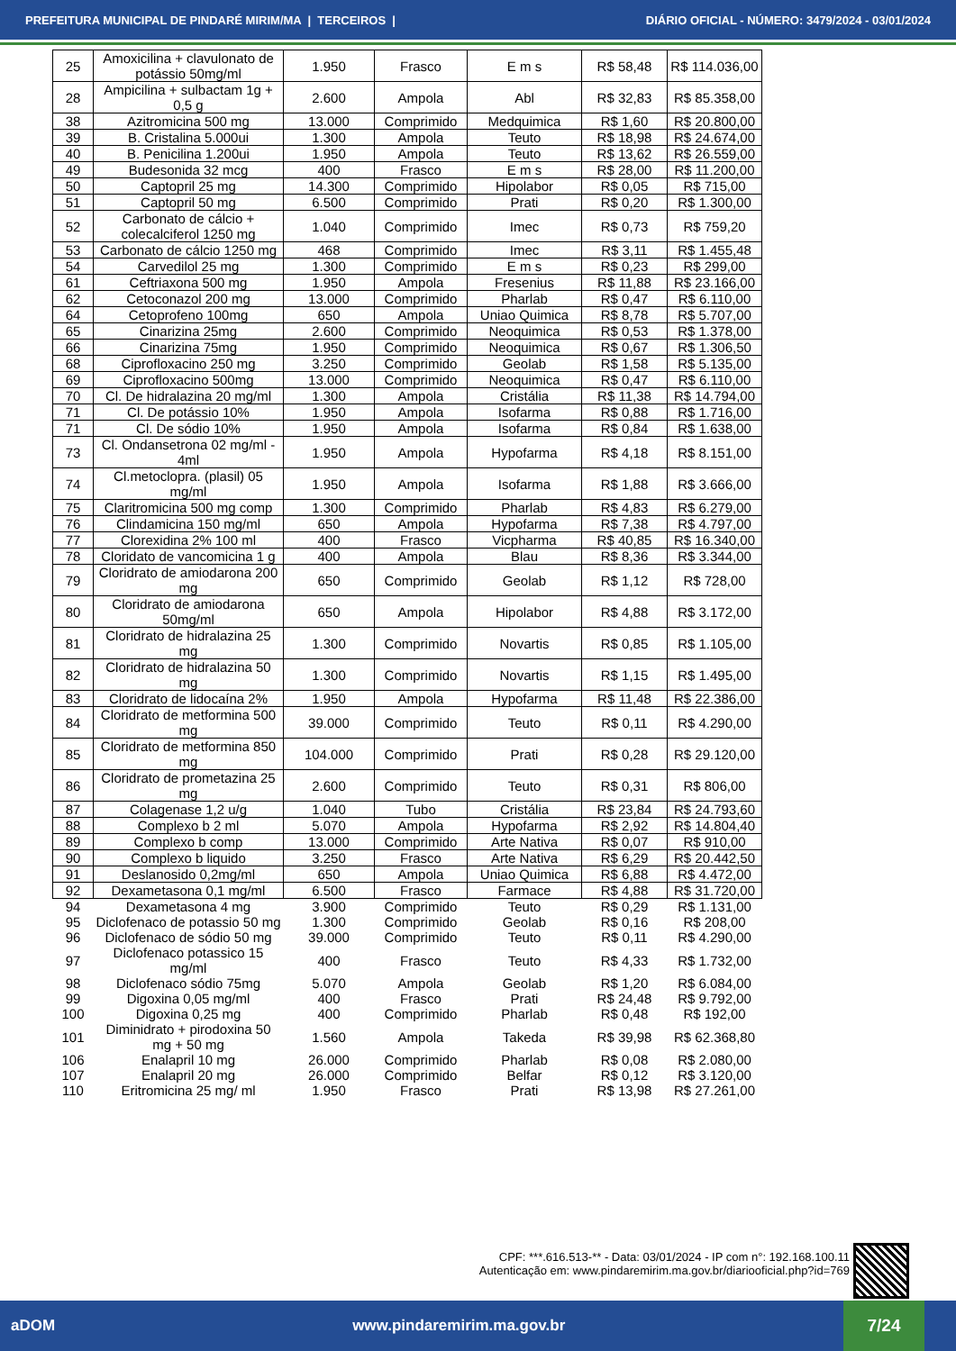PREFEITURA MUNICIPAL DE PINDARÉ MIRIM/MA | TERCEIROS | DIÁRIO OFICIAL - NÚMERO: 3479/2024 - 03/01/2024
| 25 | Amoxicilina + clavulonato de potássio 50mg/ml | 1.950 | Frasco | E m s | R$ 58,48 | R$ 114.036,00 |
| 28 | Ampicilina + sulbactam 1g + 0,5 g | 2.600 | Ampola | Abl | R$ 32,83 | R$ 85.358,00 |
| 38 | Azitromicina 500 mg | 13.000 | Comprimido | Medquimica | R$ 1,60 | R$ 20.800,00 |
| 39 | B. Cristalina 5.000ui | 1.300 | Ampola | Teuto | R$ 18,98 | R$ 24.674,00 |
| 40 | B. Penicilina 1.200ui | 1.950 | Ampola | Teuto | R$ 13,62 | R$ 26.559,00 |
| 49 | Budesonida 32 mcg | 400 | Frasco | E m s | R$ 28,00 | R$ 11.200,00 |
| 50 | Captopril 25 mg | 14.300 | Comprimido | Hipolabor | R$ 0,05 | R$ 715,00 |
| 51 | Captopril 50 mg | 6.500 | Comprimido | Prati | R$ 0,20 | R$ 1.300,00 |
| 52 | Carbonato de cálcio + colecalciferol 1250 mg | 1.040 | Comprimido | Imec | R$ 0,73 | R$ 759,20 |
| 53 | Carbonato de cálcio 1250 mg | 468 | Comprimido | Imec | R$ 3,11 | R$ 1.455,48 |
| 54 | Carvedilol 25 mg | 1.300 | Comprimido | E m s | R$ 0,23 | R$ 299,00 |
| 61 | Ceftriaxona 500 mg | 1.950 | Ampola | Fresenius | R$ 11,88 | R$ 23.166,00 |
| 62 | Cetoconazol 200 mg | 13.000 | Comprimido | Pharlab | R$ 0,47 | R$ 6.110,00 |
| 64 | Cetoprofeno 100mg | 650 | Ampola | Uniao Quimica | R$ 8,78 | R$ 5.707,00 |
| 65 | Cinarizina 25mg | 2.600 | Comprimido | Neoquimica | R$ 0,53 | R$ 1.378,00 |
| 66 | Cinarizina 75mg | 1.950 | Comprimido | Neoquimica | R$ 0,67 | R$ 1.306,50 |
| 68 | Ciprofloxacino 250 mg | 3.250 | Comprimido | Geolab | R$ 1,58 | R$ 5.135,00 |
| 69 | Ciprofloxacino 500mg | 13.000 | Comprimido | Neoquimica | R$ 0,47 | R$ 6.110,00 |
| 70 | Cl. De hidralazina 20 mg/ml | 1.300 | Ampola | Cristália | R$ 11,38 | R$ 14.794,00 |
| 71 | Cl. De potássio 10% | 1.950 | Ampola | Isofarma | R$ 0,88 | R$ 1.716,00 |
| 71 | Cl. De sódio 10% | 1.950 | Ampola | Isofarma | R$ 0,84 | R$ 1.638,00 |
| 73 | Cl. Ondansetrona 02 mg/ml - 4ml | 1.950 | Ampola | Hypofarma | R$ 4,18 | R$ 8.151,00 |
| 74 | Cl.metoclopra. (plasil) 05 mg/ml | 1.950 | Ampola | Isofarma | R$ 1,88 | R$ 3.666,00 |
| 75 | Claritromicina 500 mg comp | 1.300 | Comprimido | Pharlab | R$ 4,83 | R$ 6.279,00 |
| 76 | Clindamicina 150 mg/ml | 650 | Ampola | Hypofarma | R$ 7,38 | R$ 4.797,00 |
| 77 | Clorexidina 2% 100 ml | 400 | Frasco | Vicpharma | R$ 40,85 | R$ 16.340,00 |
| 78 | Cloridato de vancomicina 1 g | 400 | Ampola | Blau | R$ 8,36 | R$ 3.344,00 |
| 79 | Cloridrato de amiodarona 200 mg | 650 | Comprimido | Geolab | R$ 1,12 | R$ 728,00 |
| 80 | Cloridrato de amiodarona 50mg/ml | 650 | Ampola | Hipolabor | R$ 4,88 | R$ 3.172,00 |
| 81 | Cloridrato de hidralazina 25 mg | 1.300 | Comprimido | Novartis | R$ 0,85 | R$ 1.105,00 |
| 82 | Cloridrato de hidralazina 50 mg | 1.300 | Comprimido | Novartis | R$ 1,15 | R$ 1.495,00 |
| 83 | Cloridrato de lidocaína 2% | 1.950 | Ampola | Hypofarma | R$ 11,48 | R$ 22.386,00 |
| 84 | Cloridrato de metformina 500 mg | 39.000 | Comprimido | Teuto | R$ 0,11 | R$ 4.290,00 |
| 85 | Cloridrato de metformina 850 mg | 104.000 | Comprimido | Prati | R$ 0,28 | R$ 29.120,00 |
| 86 | Cloridrato de prometazina 25 mg | 2.600 | Comprimido | Teuto | R$ 0,31 | R$ 806,00 |
| 87 | Colagenase 1,2 u/g | 1.040 | Tubo | Cristália | R$ 23,84 | R$ 24.793,60 |
| 88 | Complexo b 2 ml | 5.070 | Ampola | Hypofarma | R$ 2,92 | R$ 14.804,40 |
| 89 | Complexo b comp | 13.000 | Comprimido | Arte Nativa | R$ 0,07 | R$ 910,00 |
| 90 | Complexo b liquido | 3.250 | Frasco | Arte Nativa | R$ 6,29 | R$ 20.442,50 |
| 91 | Deslanosido 0,2mg/ml | 650 | Ampola | Uniao Quimica | R$ 6,88 | R$ 4.472,00 |
| 92 | Dexametasona 0,1 mg/ml | 6.500 | Frasco | Farmace | R$ 4,88 | R$ 31.720,00 |
| 94 | Dexametasona 4 mg | 3.900 | Comprimido | Teuto | R$ 0,29 | R$ 1.131,00 |
| 95 | Diclofenaco de potassio 50 mg | 1.300 | Comprimido | Geolab | R$ 0,16 | R$ 208,00 |
| 96 | Diclofenaco de sódio 50 mg | 39.000 | Comprimido | Teuto | R$ 0,11 | R$ 4.290,00 |
| 97 | Diclofenaco potassico 15 mg/ml | 400 | Frasco | Teuto | R$ 4,33 | R$ 1.732,00 |
| 98 | Diclofenaco sódio 75mg | 5.070 | Ampola | Geolab | R$ 1,20 | R$ 6.084,00 |
| 99 | Digoxina 0,05 mg/ml | 400 | Frasco | Prati | R$ 24,48 | R$ 9.792,00 |
| 100 | Digoxina 0,25 mg | 400 | Comprimido | Pharlab | R$ 0,48 | R$ 192,00 |
| 101 | Diminidrato + pirodoxina 50 mg + 50 mg | 1.560 | Ampola | Takeda | R$ 39,98 | R$ 62.368,80 |
| 106 | Enalapril 10 mg | 26.000 | Comprimido | Pharlab | R$ 0,08 | R$ 2.080,00 |
| 107 | Enalapril 20 mg | 26.000 | Comprimido | Belfar | R$ 0,12 | R$ 3.120,00 |
| 110 | Eritromicina 25 mg/ ml | 1.950 | Frasco | Prati | R$ 13,98 | R$ 27.261,00 |
CPF: ***.616.513-** - Data: 03/01/2024 - IP com n°: 192.168.100.11
Autenticação em: www.pindaremirim.ma.gov.br/diariooficial.php?id=769
aDOM www.pindaremirim.ma.gov.br
7/24